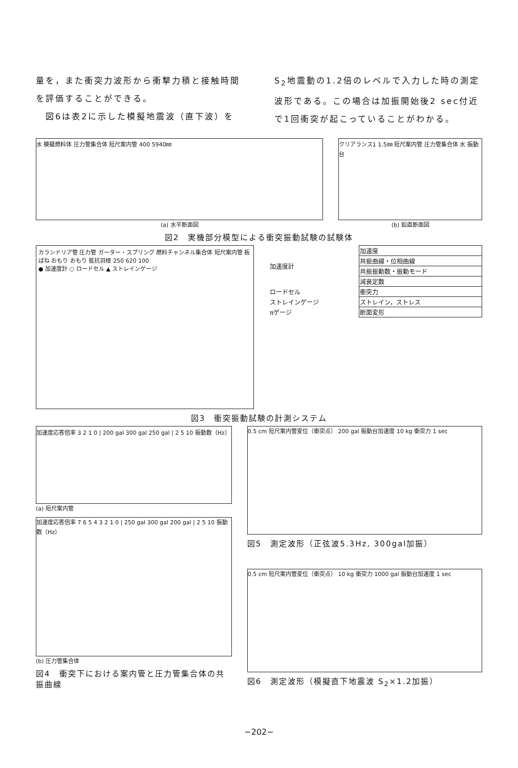量を，また衝突力波形から衝撃力積と接触時間を評価することができる。
　図6は表2に示した模擬地震波（直下波）を
S<sub>2</sub>地震動の1.2倍のレベルで入力した時の測定波形である。この場合は加振開始後2 sec付近で1回衝突が起こっていることがわかる。
水 模擬燃料体 圧力管集合体 短尺案内管 400 5940㎜
クリアランス1 1.5㎜ 短尺案内管 圧力管集合体 水 振動台
(a) 水平断面図 (b) 鉛直断面図
図2　実機部分模型による衝突振動試験の試験体
カランドリア管 圧力管 ガーター・スプリング 燃料チャンネル集合体 短尺案内管 板ばね おもり おもり 抵抗羽根 250 620 100
● 加速度計 ○ ロードセル ▲ ストレインゲージ
| 加速度計 | 加速度 |
| | 共振曲線・位相曲線 |
| | 共振振動数・振動モード |
| | 減衰定数 |
| ロードセル | 衝突力 |
| ストレインゲージ | ストレイン，ストレス |
| πゲージ | 断面変形 |
図3　衝突振動試験の計測システム
加速度応答倍率 3 2 1 0 | 200 gal 300 gal 250 gal | 2 5 10 振動数（Hz）
(a) 短尺案内管
加速度応答倍率 7 6 5 4 3 2 1 0 | 250 gal 300 gal 200 gal | 2 5 10 振動数（Hz）
(b) 圧力管集合体
図4　衝突下における案内管と圧力管集合体の共振曲線
0.5 cm 短尺案内管変位（衝突点） 200 gal 振動台加速度 10 kg 衝突力 1 sec
図5　測定波形（正弦波5.3Hz, 300gal加振）
0.5 cm 短尺案内管変位（衝突点） 10 kg 衝突力 1000 gal 振動台加速度 1 sec
図6　測定波形（模擬直下地震波 S<sub>2</sub>×1.2加振）
−202−